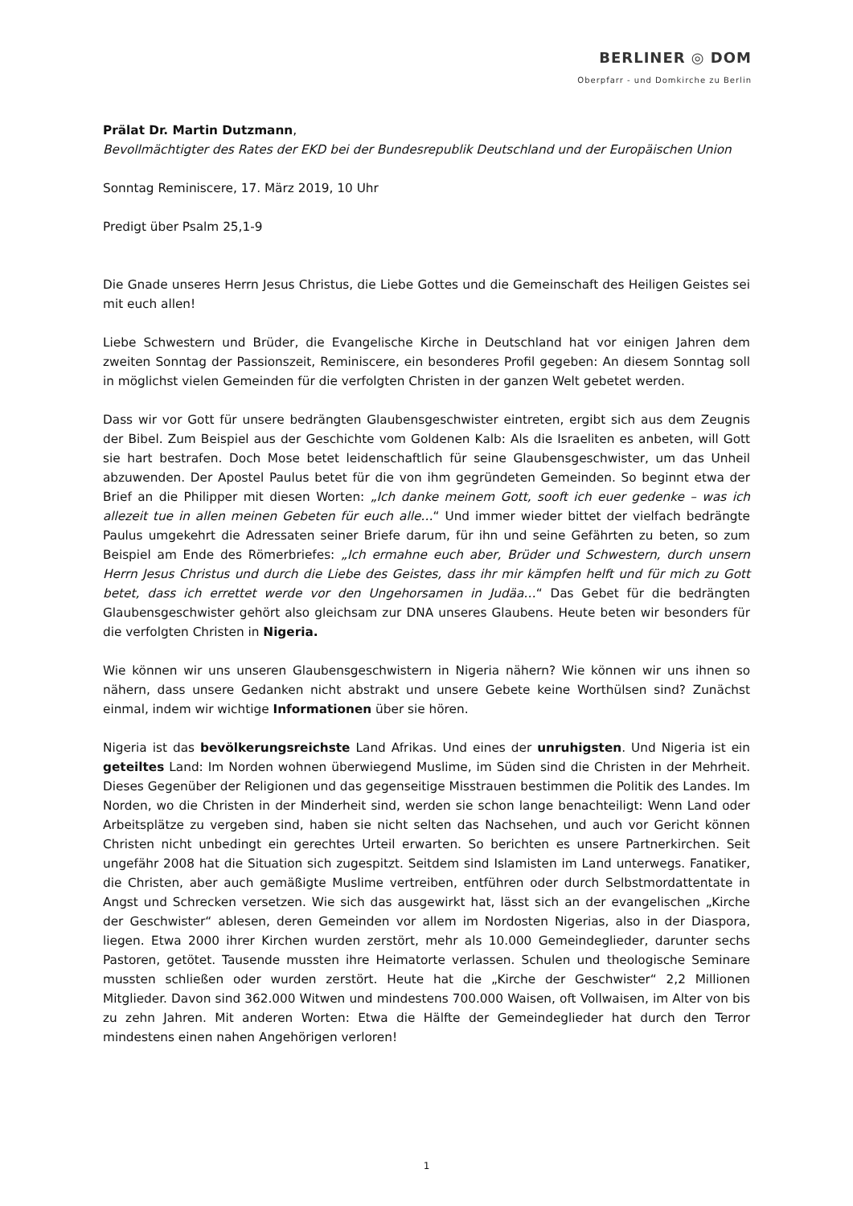BERLINER ◎ DOM
Oberpfarr - und Domkirche zu Berlin
Prälat Dr. Martin Dutzmann,
Bevollmächtigter des Rates der EKD bei der Bundesrepublik Deutschland und der Europäischen Union
Sonntag Reminiscere, 17. März 2019, 10 Uhr
Predigt über Psalm 25,1-9
Die Gnade unseres Herrn Jesus Christus, die Liebe Gottes und die Gemeinschaft des Heiligen Geistes sei mit euch allen!
Liebe Schwestern und Brüder, die Evangelische Kirche in Deutschland hat vor einigen Jahren dem zweiten Sonntag der Passionszeit, Reminiscere, ein besonderes Profil gegeben: An diesem Sonntag soll in möglichst vielen Gemeinden für die verfolgten Christen in der ganzen Welt gebetet werden.
Dass wir vor Gott für unsere bedrängten Glaubensgeschwister eintreten, ergibt sich aus dem Zeugnis der Bibel. Zum Beispiel aus der Geschichte vom Goldenen Kalb: Als die Israeliten es anbeten, will Gott sie hart bestrafen. Doch Mose betet leidenschaftlich für seine Glaubensgeschwister, um das Unheil abzuwenden. Der Apostel Paulus betet für die von ihm gegründeten Gemeinden. So beginnt etwa der Brief an die Philipper mit diesen Worten: „Ich danke meinem Gott, sooft ich euer gedenke – was ich allezeit tue in allen meinen Gebeten für euch alle…“ Und immer wieder bittet der vielfach bedrängte Paulus umgekehrt die Adressaten seiner Briefe darum, für ihn und seine Gefährten zu beten, so zum Beispiel am Ende des Römerbriefes: „Ich ermahne euch aber, Brüder und Schwestern, durch unsern Herrn Jesus Christus und durch die Liebe des Geistes, dass ihr mir kämpfen helft und für mich zu Gott betet, dass ich errettet werde vor den Ungehorsamen in Judäa…“ Das Gebet für die bedrängten Glaubensgeschwister gehört also gleichsam zur DNA unseres Glaubens. Heute beten wir besonders für die verfolgten Christen in Nigeria.
Wie können wir uns unseren Glaubensgeschwistern in Nigeria nähern? Wie können wir uns ihnen so nähern, dass unsere Gedanken nicht abstrakt und unsere Gebete keine Worthülsen sind? Zunächst einmal, indem wir wichtige Informationen über sie hören.
Nigeria ist das bevölkerungsreichste Land Afrikas. Und eines der unruhigsten. Und Nigeria ist ein geteiltes Land: Im Norden wohnen überwiegend Muslime, im Süden sind die Christen in der Mehrheit. Dieses Gegenüber der Religionen und das gegenseitige Misstrauen bestimmen die Politik des Landes. Im Norden, wo die Christen in der Minderheit sind, werden sie schon lange benachteiligt: Wenn Land oder Arbeitsplätze zu vergeben sind, haben sie nicht selten das Nachsehen, und auch vor Gericht können Christen nicht unbedingt ein gerechtes Urteil erwarten. So berichten es unsere Partnerkirchen. Seit ungefähr 2008 hat die Situation sich zugespitzt. Seitdem sind Islamisten im Land unterwegs. Fanatiker, die Christen, aber auch gemäßigte Muslime vertreiben, entführen oder durch Selbstmordattentate in Angst und Schrecken versetzen. Wie sich das ausgewirkt hat, lässt sich an der evangelischen „Kirche der Geschwister“ ablesen, deren Gemeinden vor allem im Nordosten Nigerias, also in der Diaspora, liegen. Etwa 2000 ihrer Kirchen wurden zerstört, mehr als 10.000 Gemeindeglieder, darunter sechs Pastoren, getötet. Tausende mussten ihre Heimatorte verlassen. Schulen und theologische Seminare mussten schließen oder wurden zerstört. Heute hat die „Kirche der Geschwister“ 2,2 Millionen Mitglieder. Davon sind 362.000 Witwen und mindestens 700.000 Waisen, oft Vollwaisen, im Alter von bis zu zehn Jahren. Mit anderen Worten: Etwa die Hälfte der Gemeindeglieder hat durch den Terror mindestens einen nahen Angehörigen verloren!
1